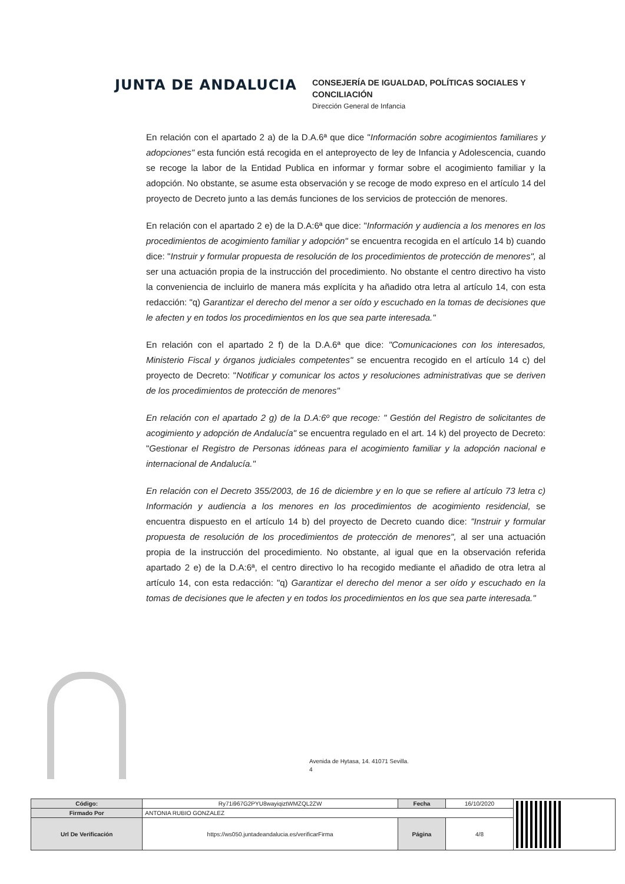JUNTA DE ANDALUCIA
CONSEJERÍA DE IGUALDAD, POLÍTICAS SOCIALES Y
CONCILIACIÓN
Dirección General de Infancia
En relación con el apartado 2 a) de la D.A.6ª que dice "Información sobre acogimientos familiares y adopciones" esta función está recogida en el anteproyecto de ley de Infancia y Adolescencia, cuando se recoge la labor de la Entidad Publica en informar y formar sobre el acogimiento familiar y la adopción. No obstante, se asume esta observación y se recoge de modo expreso en el artículo 14 del proyecto de Decreto junto a las demás funciones de los servicios de protección de menores.
En relación con el apartado 2 e) de la D.A:6ª que dice: "Información y audiencia a los menores en los procedimientos de acogimiento familiar y adopción" se encuentra recogida en el artículo 14 b) cuando dice: "Instruir y formular propuesta de resolución de los procedimientos de protección de menores", al ser una actuación propia de la instrucción del procedimiento. No obstante el centro directivo ha visto la conveniencia de incluirlo de manera más explícita y ha añadido otra letra al artículo 14, con esta redacción: "q) Garantizar el derecho del menor a ser oído y escuchado en la tomas de decisiones que le afecten y en todos los procedimientos en los que sea parte interesada."
En relación con el apartado 2 f) de la D.A.6ª que dice: "Comunicaciones con los interesados, Ministerio Fiscal y órganos judiciales competentes" se encuentra recogido en el artículo 14 c) del proyecto de Decreto: "Notificar y comunicar los actos y resoluciones administrativas que se deriven de los procedimientos de protección de menores"
En relación con el apartado 2 g) de la D.A:6º que recoge: " Gestión del Registro de solicitantes de acogimiento y adopción de Andalucía" se encuentra regulado en el art. 14 k) del proyecto de Decreto: "Gestionar el Registro de Personas idóneas para el acogimiento familiar y la adopción nacional e internacional de Andalucía."
En relación con el Decreto 355/2003, de 16 de diciembre y en lo que se refiere al artículo 73 letra c) Información y audiencia a los menores en los procedimientos de acogimiento residencial, se encuentra dispuesto en el artículo 14 b) del proyecto de Decreto cuando dice: "Instruir y formular propuesta de resolución de los procedimientos de protección de menores", al ser una actuación propia de la instrucción del procedimiento. No obstante, al igual que en la observación referida apartado 2 e) de la D.A:6ª, el centro directivo lo ha recogido mediante el añadido de otra letra al artículo 14, con esta redacción: "q) Garantizar el derecho del menor a ser oído y escuchado en la tomas de decisiones que le afecten y en todos los procedimientos en los que sea parte interesada."
Avenida de Hytasa, 14. 41071 Sevilla.
4
| Código: | Ry71i967G2PYU8wayiqiztWMZQL2ZW | Fecha | 16/10/2020 | |
| Firmado Por | ANTONIA RUBIO GONZALEZ | | | |
| Url De Verificación | https://ws050.juntadeandalucia.es/verificarFirma | Página | 4/8 | |